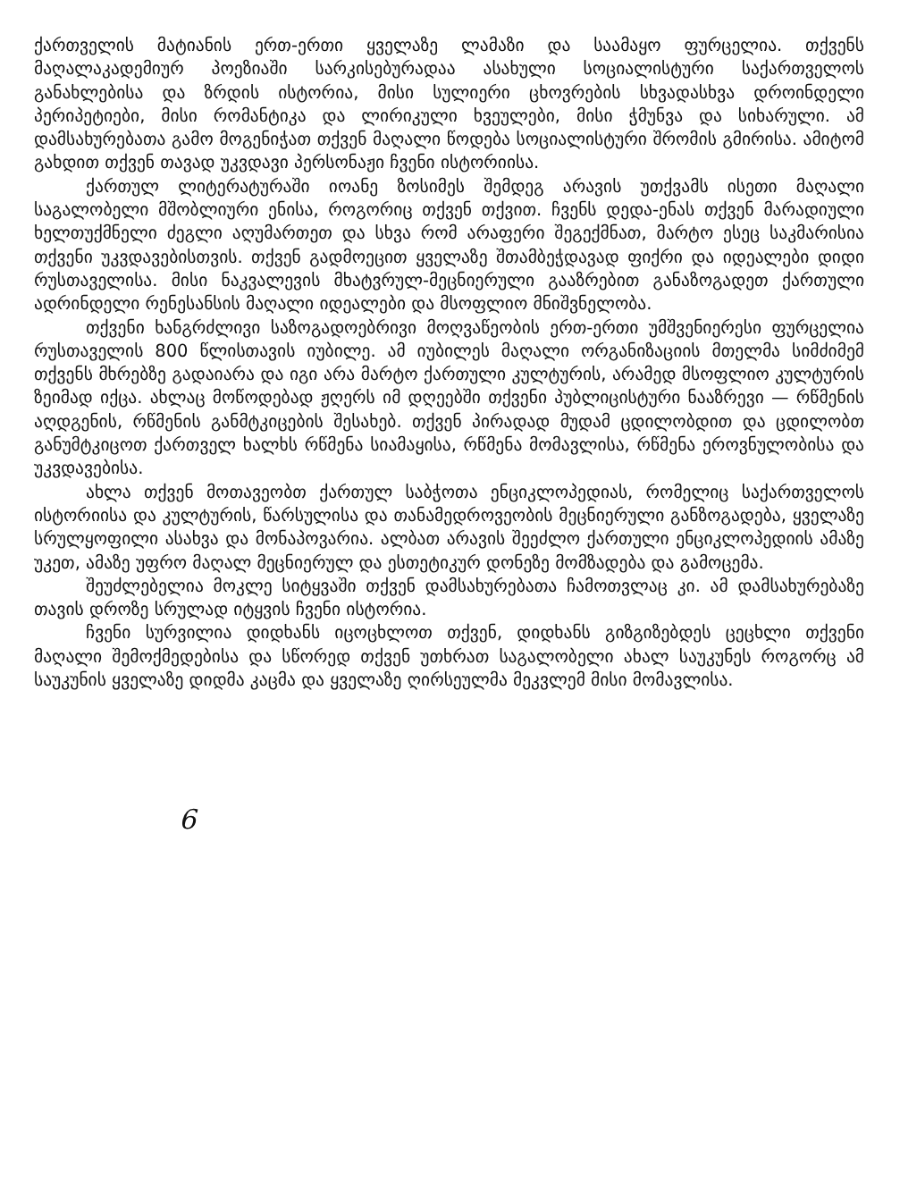ქართველის მატიანის ერთ-ერთი ყველაზე ლამაზი და საამაყო ფურცელია. თქვენს მაღალაკადემიურ პოეზიაში სარკისებურადაა ასახული სოციალისტური საქართველოს განახლებისა და ზრდის ისტორია, მისი სულიერი ცხოვრების სხვადასხვა დროინდელი პერიპეტიები, მისი რომანტიკა და ლირიკული ხვეულები, მისი ჭმუნვა და სიხარული. ამ დამსახურებათა გამო მოგენიჭათ თქვენ მაღალი წოდება სოციალისტური შრომის გმირისა. ამიტომ გახდით თქვენ თავად უკვდავი პერსონაჟი ჩვენი ისტორიისა.
ქართულ ლიტერატურაში იოანე ზოსიმეს შემდეგ არავის უთქვამს ისეთი მაღალი საგალობელი მშობლიური ენისა, როგორიც თქვენ თქვით. ჩვენს დედა-ენას თქვენ მარადიული ხელთუქმნელი ძეგლი აღუმართეთ და სხვა რომ არაფერი შეგექმნათ, მარტო ესეც საკმარისია თქვენი უკვდავებისთვის. თქვენ გადმოეცით ყველაზე შთამბეჭდავად ფიქრი და იდეალები დიდი რუსთაველისა. მისი ნაკვალევის მხატვრულ-მეცნიერული გააზრებით განაზოგადეთ ქართული ადრინდელი რენესანსის მაღალი იდეალები და მსოფლიო მნიშვნელობა.
თქვენი ხანგრძლივი საზოგადოებრივი მოღვაწეობის ერთ-ერთი უმშვენიერესი ფურცელია რუსთაველის 800 წლისთავის იუბილე. ამ იუბილეს მაღალი ორგანიზაციის მთელმა სიმძიმემ თქვენს მხრებზე გადაიარა და იგი არა მარტო ქართული კულტურის, არამედ მსოფლიო კულტურის ზეიმად იქცა. ახლაც მოწოდებად ჟღერს იმ დღეებში თქვენი პუბლიცისტური ნააზრევი — რწმენის აღდგენის, რწმენის განმტკიცების შესახებ. თქვენ პირადად მუდამ ცდილობდით და ცდილობთ განუმტკიცოთ ქართველ ხალხს რწმენა სიამაყისა, რწმენა მომავლისა, რწმენა ეროვნულობისა და უკვდავებისა.
ახლა თქვენ მოთავეობთ ქართულ საბჭოთა ენციკლოპედიას, რომელიც საქართველოს ისტორიისა და კულტურის, წარსულისა და თანამედროვეობის მეცნიერული განზოგადება, ყველაზე სრულყოფილი ასახვა და მონაპოვარია. ალბათ არავის შეეძლო ქართული ენციკლოპედიის ამაზე უკეთ, ამაზე უფრო მაღალ მეცნიერულ და ესთეტიკურ დონეზე მომზადება და გამოცემა.
შეუძლებელია მოკლე სიტყვაში თქვენ დამსახურებათა ჩამოთვლაც კი. ამ დამსახურებაზე თავის დროზე სრულად იტყვის ჩვენი ისტორია.
ჩვენი სურვილია დიდხანს იცოცხლოთ თქვენ, დიდხანს გიზგიზებდეს ცეცხლი თქვენი მაღალი შემოქმედებისა და სწორედ თქვენ უთხრათ საგალობელი ახალ საუკუნეს როგორც ამ საუკუნის ყველაზე დიდმა კაცმა და ყველაზე ღირსეულმა მეკვლემ მისი მომავლისა.
6